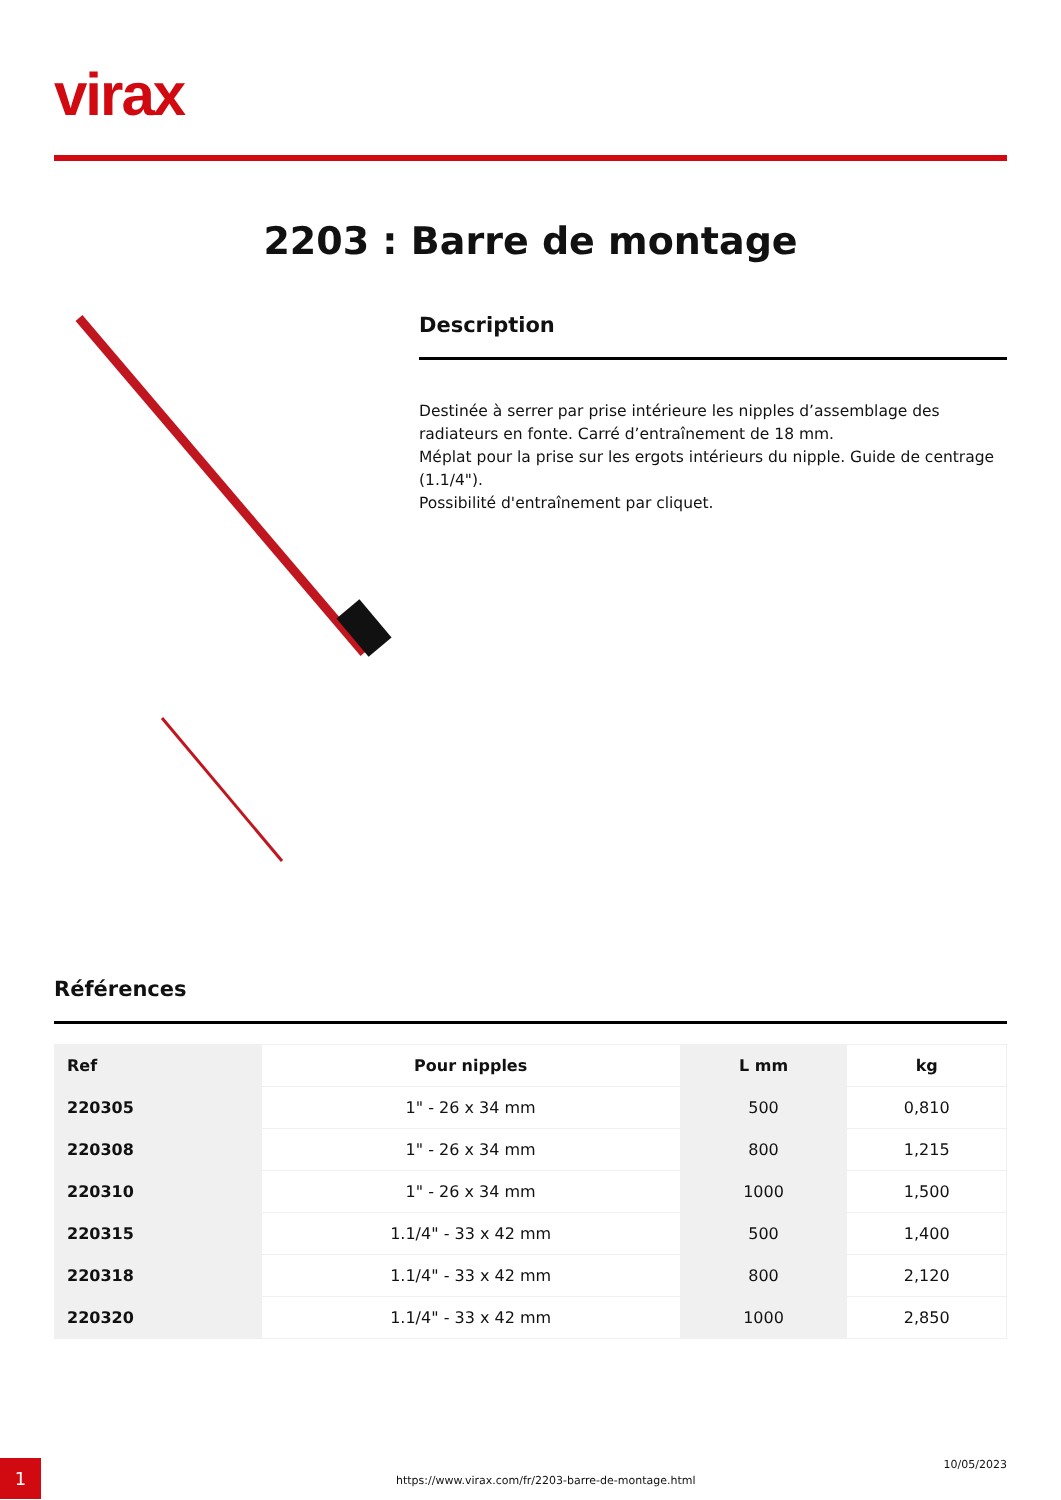virax
2203 : Barre de montage
Description
Destinée à serrer par prise intérieure les nipples d’assemblage des radiateurs en fonte. Carré d’entraînement de 18 mm.
Méplat pour la prise sur les ergots intérieurs du nipple. Guide de centrage (1.1/4").
Possibilité d'entraînement par cliquet.
Références
| Ref | Pour nipples | L mm | kg |
| --- | --- | --- | --- |
| 220305 | 1" - 26 x 34 mm | 500 | 0,810 |
| 220308 | 1" - 26 x 34 mm | 800 | 1,215 |
| 220310 | 1" - 26 x 34 mm | 1000 | 1,500 |
| 220315 | 1.1/4" - 33 x 42 mm | 500 | 1,400 |
| 220318 | 1.1/4" - 33 x 42 mm | 800 | 2,120 |
| 220320 | 1.1/4" - 33 x 42 mm | 1000 | 2,850 |
1
https://www.virax.com/fr/2203-barre-de-montage.html 10/05/2023